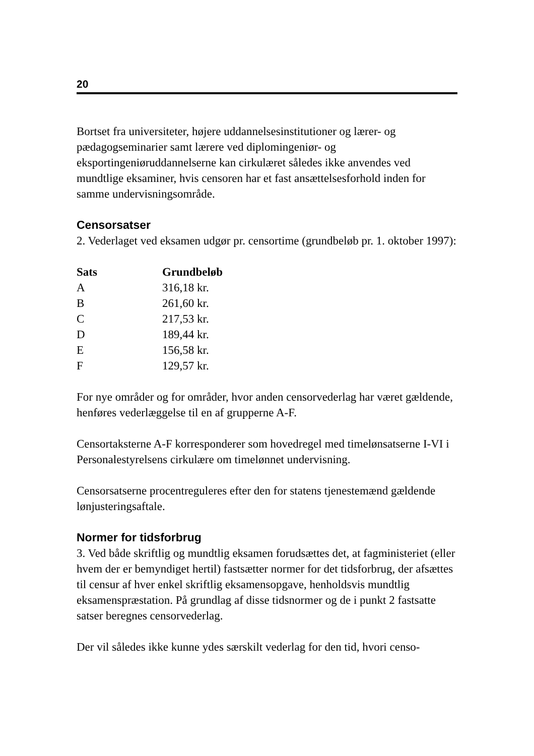20
Bortset fra universiteter, højere uddannelsesinstitutioner og lærer- og pædagogseminarier samt lærere ved diplomingeniør- og eksportingeniøruddannelserne kan cirkulæret således ikke anvendes ved mundtlige eksaminer, hvis censoren har et fast ansættelsesforhold inden for samme undervisningsområde.
Censorsatser
2. Vederlaget ved eksamen udgør pr. censortime (grundbeløb pr. 1. oktober 1997):
| Sats | Grundbeløb |
| --- | --- |
| A | 316,18 kr. |
| B | 261,60 kr. |
| C | 217,53 kr. |
| D | 189,44 kr. |
| E | 156,58 kr. |
| F | 129,57 kr. |
For nye områder og for områder, hvor anden censorvederlag har været gældende, henføres vederlæggelse til en af grupperne A-F.
Censortaksterne A-F korresponderer som hovedregel med timelønsatserne I-VI i Personalestyrelsens cirkulære om timelønnet undervisning.
Censorsatserne procentreguleres efter den for statens tjenestemænd gældende lønjusteringsaftale.
Normer for tidsforbrug
3. Ved både skriftlig og mundtlig eksamen forudsættes det, at fagministeriet (eller hvem der er bemyndiget hertil) fastsætter normer for det tidsforbrug, der afsættes til censur af hver enkel skriftlig eksamensopgave, henholdsvis mundtlig eksamenspræstation. På grundlag af disse tidsnormer og de i punkt 2 fastsatte satser beregnes censorvederlag.
Der vil således ikke kunne ydes særskilt vederlag for den tid, hvori censo-